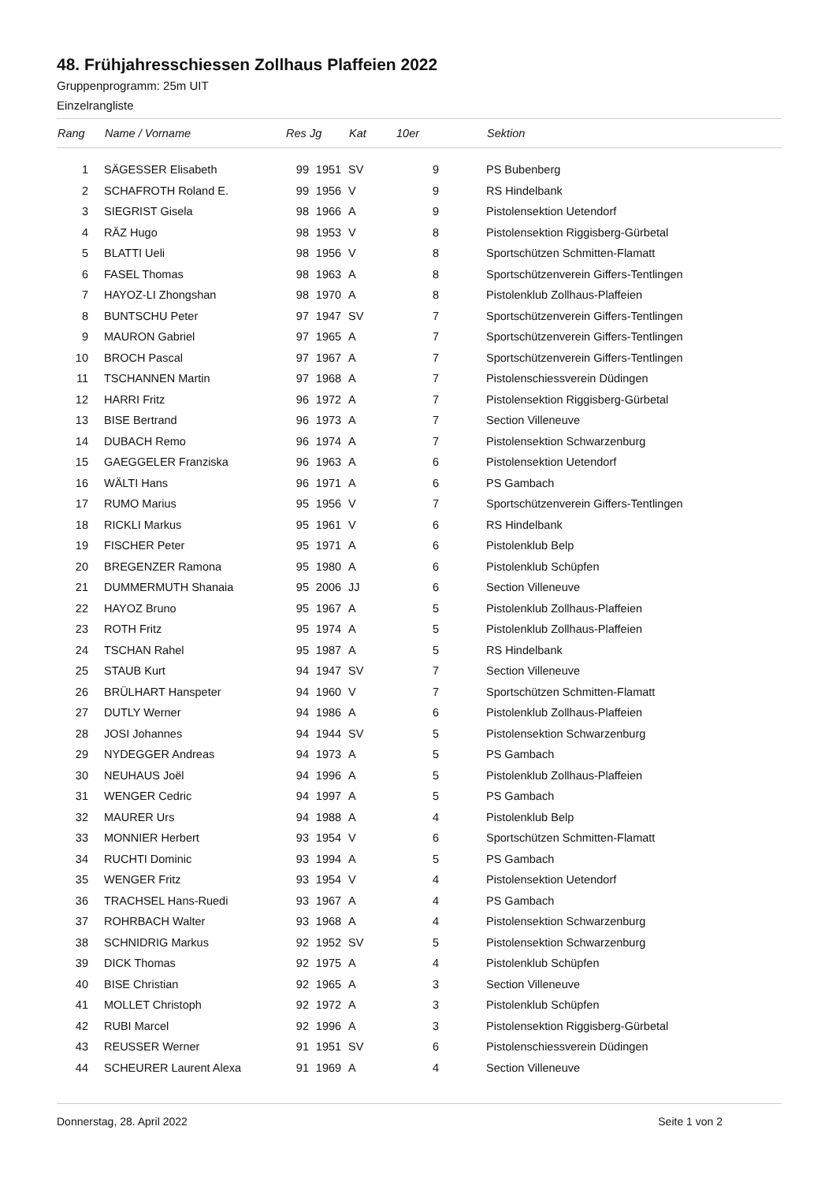48. Frühjahresschiessen Zollhaus Plaffeien 2022
Gruppenprogramm: 25m UIT
Einzelrangliste
| Rang | | Name / Vorname | Res | Jg | Kat | 10er | | Sektion |
| --- | --- | --- | --- | --- | --- | --- | --- | --- |
| 1 | | SÄGESSER Elisabeth | 99 | 1951 | SV | 9 | | PS Bubenberg |
| 2 | | SCHAFROTH Roland E. | 99 | 1956 | V | 9 | | RS Hindelbank |
| 3 | | SIEGRIST Gisela | 98 | 1966 | A | 9 | | Pistolensektion Uetendorf |
| 4 | | RÄZ Hugo | 98 | 1953 | V | 8 | | Pistolensektion Riggisberg-Gürbetal |
| 5 | | BLATTI Ueli | 98 | 1956 | V | 8 | | Sportschützen Schmitten-Flamatt |
| 6 | | FASEL Thomas | 98 | 1963 | A | 8 | | Sportschützenverein Giffers-Tentlingen |
| 7 | | HAYOZ-LI Zhongshan | 98 | 1970 | A | 8 | | Pistolenklub Zollhaus-Plaffeien |
| 8 | | BUNTSCHU Peter | 97 | 1947 | SV | 7 | | Sportschützenverein Giffers-Tentlingen |
| 9 | | MAURON Gabriel | 97 | 1965 | A | 7 | | Sportschützenverein Giffers-Tentlingen |
| 10 | | BROCH Pascal | 97 | 1967 | A | 7 | | Sportschützenverein Giffers-Tentlingen |
| 11 | | TSCHANNEN Martin | 97 | 1968 | A | 7 | | Pistolenschiessverein Düdingen |
| 12 | | HARRI Fritz | 96 | 1972 | A | 7 | | Pistolensektion Riggisberg-Gürbetal |
| 13 | | BISE Bertrand | 96 | 1973 | A | 7 | | Section Villeneuve |
| 14 | | DUBACH Remo | 96 | 1974 | A | 7 | | Pistolensektion Schwarzenburg |
| 15 | | GAEGGELER Franziska | 96 | 1963 | A | 6 | | Pistolensektion Uetendorf |
| 16 | | WÄLTI Hans | 96 | 1971 | A | 6 | | PS Gambach |
| 17 | | RUMO Marius | 95 | 1956 | V | 7 | | Sportschützenverein Giffers-Tentlingen |
| 18 | | RICKLI Markus | 95 | 1961 | V | 6 | | RS Hindelbank |
| 19 | | FISCHER Peter | 95 | 1971 | A | 6 | | Pistolenklub Belp |
| 20 | | BREGENZER Ramona | 95 | 1980 | A | 6 | | Pistolenklub Schüpfen |
| 21 | | DUMMERMUTH Shanaia | 95 | 2006 | JJ | 6 | | Section Villeneuve |
| 22 | | HAYOZ Bruno | 95 | 1967 | A | 5 | | Pistolenklub Zollhaus-Plaffeien |
| 23 | | ROTH Fritz | 95 | 1974 | A | 5 | | Pistolenklub Zollhaus-Plaffeien |
| 24 | | TSCHAN Rahel | 95 | 1987 | A | 5 | | RS Hindelbank |
| 25 | | STAUB Kurt | 94 | 1947 | SV | 7 | | Section Villeneuve |
| 26 | | BRÜLHART Hanspeter | 94 | 1960 | V | 7 | | Sportschützen Schmitten-Flamatt |
| 27 | | DUTLY Werner | 94 | 1986 | A | 6 | | Pistolenklub Zollhaus-Plaffeien |
| 28 | | JOSI Johannes | 94 | 1944 | SV | 5 | | Pistolensektion Schwarzenburg |
| 29 | | NYDEGGER Andreas | 94 | 1973 | A | 5 | | PS Gambach |
| 30 | | NEUHAUS Joël | 94 | 1996 | A | 5 | | Pistolenklub Zollhaus-Plaffeien |
| 31 | | WENGER Cedric | 94 | 1997 | A | 5 | | PS Gambach |
| 32 | | MAURER Urs | 94 | 1988 | A | 4 | | Pistolenklub Belp |
| 33 | | MONNIER Herbert | 93 | 1954 | V | 6 | | Sportschützen Schmitten-Flamatt |
| 34 | | RUCHTI Dominic | 93 | 1994 | A | 5 | | PS Gambach |
| 35 | | WENGER Fritz | 93 | 1954 | V | 4 | | Pistolensektion Uetendorf |
| 36 | | TRACHSEL Hans-Ruedi | 93 | 1967 | A | 4 | | PS Gambach |
| 37 | | ROHRBACH Walter | 93 | 1968 | A | 4 | | Pistolensektion Schwarzenburg |
| 38 | | SCHNIDRIG Markus | 92 | 1952 | SV | 5 | | Pistolensektion Schwarzenburg |
| 39 | | DICK Thomas | 92 | 1975 | A | 4 | | Pistolenklub Schüpfen |
| 40 | | BISE Christian | 92 | 1965 | A | 3 | | Section Villeneuve |
| 41 | | MOLLET Christoph | 92 | 1972 | A | 3 | | Pistolenklub Schüpfen |
| 42 | | RUBI Marcel | 92 | 1996 | A | 3 | | Pistolensektion Riggisberg-Gürbetal |
| 43 | | REUSSER Werner | 91 | 1951 | SV | 6 | | Pistolenschiessverein Düdingen |
| 44 | | SCHEURER Laurent Alexa | 91 | 1969 | A | 4 | | Section Villeneuve |
Donnerstag, 28. April 2022 Seite 1 von 2